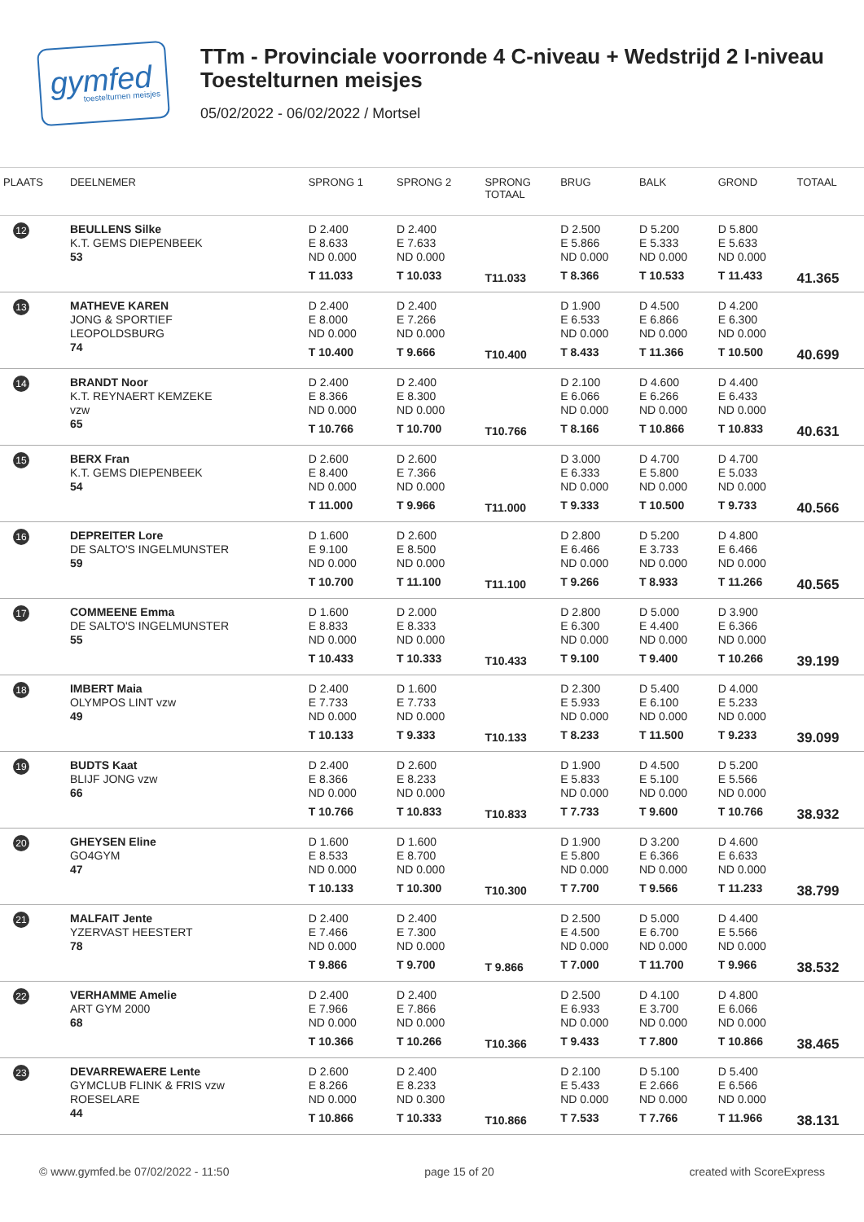gymfed
toestelturnen meisjes
TTm - Provinciale voorronde 4 C-niveau + Wedstrijd 2 I-niveau
Toestelturnen meisjes
05/02/2022 - 06/02/2022 / Mortsel
| PLAATS | DEELNEMER | SPRONG 1 | SPRONG 2 | SPRONG TOTAAL | BRUG | BALK | GROND | TOTAAL |
| --- | --- | --- | --- | --- | --- | --- | --- | --- |
| 12 | BEULLENS Silke K.T. GEMS DIEPENBEEK 53 | D 2.400 E 8.633 ND 0.000 T 11.033 | D 2.400 E 7.633 ND 0.000 T 10.033 | T11.033 | D 2.500 E 5.866 ND 0.000 T 8.366 | D 5.200 E 5.333 ND 0.000 T 10.533 | D 5.800 E 5.633 ND 0.000 T 11.433 | 41.365 |
| 13 | MATHEVE KAREN JONG & SPORTIEF LEOPOLDSBURG 74 | D 2.400 E 8.000 ND 0.000 T 10.400 | D 2.400 E 7.266 ND 0.000 T 9.666 | T10.400 | D 1.900 E 6.533 ND 0.000 T 8.433 | D 4.500 E 6.866 ND 0.000 T 11.366 | D 4.200 E 6.300 ND 0.000 T 10.500 | 40.699 |
| 14 | BRANDT Noor K.T. REYNAERT KEMZEKE vzw 65 | D 2.400 E 8.366 ND 0.000 T 10.766 | D 2.400 E 8.300 ND 0.000 T 10.700 | T10.766 | D 2.100 E 6.066 ND 0.000 T 8.166 | D 4.600 E 6.266 ND 0.000 T 10.866 | D 4.400 E 6.433 ND 0.000 T 10.833 | 40.631 |
| 15 | BERX Fran K.T. GEMS DIEPENBEEK 54 | D 2.600 E 8.400 ND 0.000 T 11.000 | D 2.600 E 7.366 ND 0.000 T 9.966 | T11.000 | D 3.000 E 6.333 ND 0.000 T 9.333 | D 4.700 E 5.800 ND 0.000 T 10.500 | D 4.700 E 5.033 ND 0.000 T 9.733 | 40.566 |
| 16 | DEPREITER Lore DE SALTO'S INGELMUNSTER 59 | D 1.600 E 9.100 ND 0.000 T 10.700 | D 2.600 E 8.500 ND 0.000 T 11.100 | T11.100 | D 2.800 E 6.466 ND 0.000 T 9.266 | D 5.200 E 3.733 ND 0.000 T 8.933 | D 4.800 E 6.466 ND 0.000 T 11.266 | 40.565 |
| 17 | COMMEENE Emma DE SALTO'S INGELMUNSTER 55 | D 1.600 E 8.833 ND 0.000 T 10.433 | D 2.000 E 8.333 ND 0.000 T 10.333 | T10.433 | D 2.800 E 6.300 ND 0.000 T 9.100 | D 5.000 E 4.400 ND 0.000 T 9.400 | D 3.900 E 6.366 ND 0.000 T 10.266 | 39.199 |
| 18 | IMBERT Maia OLYMPOS LINT vzw 49 | D 2.400 E 7.733 ND 0.000 T 10.133 | D 1.600 E 7.733 ND 0.000 T 9.333 | T10.133 | D 2.300 E 5.933 ND 0.000 T 8.233 | D 5.400 E 6.100 ND 0.000 T 11.500 | D 4.000 E 5.233 ND 0.000 T 9.233 | 39.099 |
| 19 | BUDTS Kaat BLIJF JONG vzw 66 | D 2.400 E 8.366 ND 0.000 T 10.766 | D 2.600 E 8.233 ND 0.000 T 10.833 | T10.833 | D 1.900 E 5.833 ND 0.000 T 7.733 | D 4.500 E 5.100 ND 0.000 T 9.600 | D 5.200 E 5.566 ND 0.000 T 10.766 | 38.932 |
| 20 | GHEYSEN Eline GO4GYM 47 | D 1.600 E 8.533 ND 0.000 T 10.133 | D 1.600 E 8.700 ND 0.000 T 10.300 | T10.300 | D 1.900 E 5.800 ND 0.000 T 7.700 | D 3.200 E 6.366 ND 0.000 T 9.566 | D 4.600 E 6.633 ND 0.000 T 11.233 | 38.799 |
| 21 | MALFAIT Jente YZERVAST HEESTERT 78 | D 2.400 E 7.466 ND 0.000 T 9.866 | D 2.400 E 7.300 ND 0.000 T 9.700 | T 9.866 | D 2.500 E 4.500 ND 0.000 T 7.000 | D 5.000 E 6.700 ND 0.000 T 11.700 | D 4.400 E 5.566 ND 0.000 T 9.966 | 38.532 |
| 22 | VERHAMME Amelie ART GYM 2000 68 | D 2.400 E 7.966 ND 0.000 T 10.366 | D 2.400 E 7.866 ND 0.000 T 10.266 | T10.366 | D 2.500 E 6.933 ND 0.000 T 9.433 | D 4.100 E 3.700 ND 0.000 T 7.800 | D 4.800 E 6.066 ND 0.000 T 10.866 | 38.465 |
| 23 | DEVARREWAERE Lente GYMCLUB FLINK & FRIS vzw ROESELARE 44 | D 2.600 E 8.266 ND 0.000 T 10.866 | D 2.400 E 8.233 ND 0.300 T 10.333 | T10.866 | D 2.100 E 5.433 ND 0.000 T 7.533 | D 5.100 E 2.666 ND 0.000 T 7.766 | D 5.400 E 6.566 ND 0.000 T 11.966 | 38.131 |
© www.gymfed.be 07/02/2022 - 11:50 page 15 of 20 created with ScoreExpress